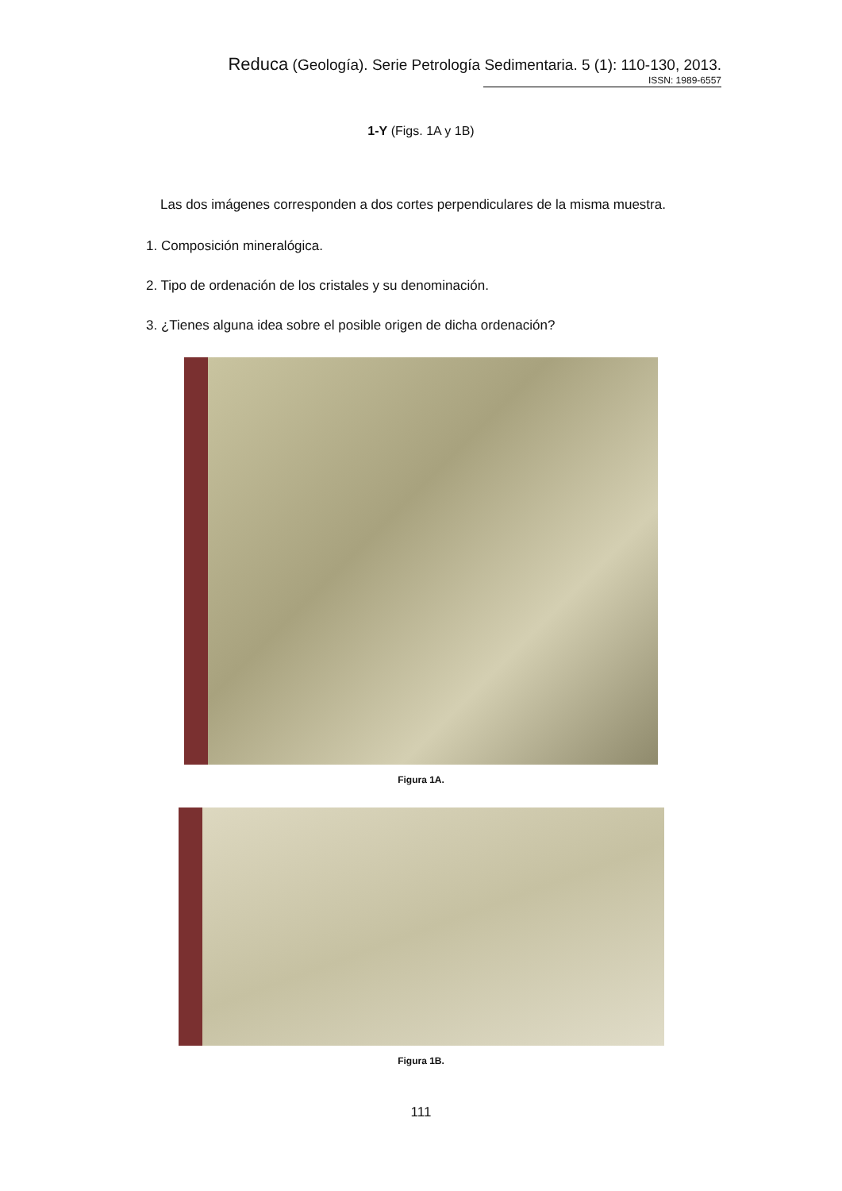Reduca (Geología). Serie Petrología Sedimentaria. 5 (1): 110-130, 2013.
ISSN: 1989-6557
1-Y (Figs. 1A y 1B)
Las dos imágenes corresponden a dos cortes perpendiculares de la misma muestra.
1. Composición mineralógica.
2. Tipo de ordenación de los cristales y su denominación.
3. ¿Tienes alguna idea sobre el posible origen de dicha ordenación?
Figura 1A.
Figura 1B.
111